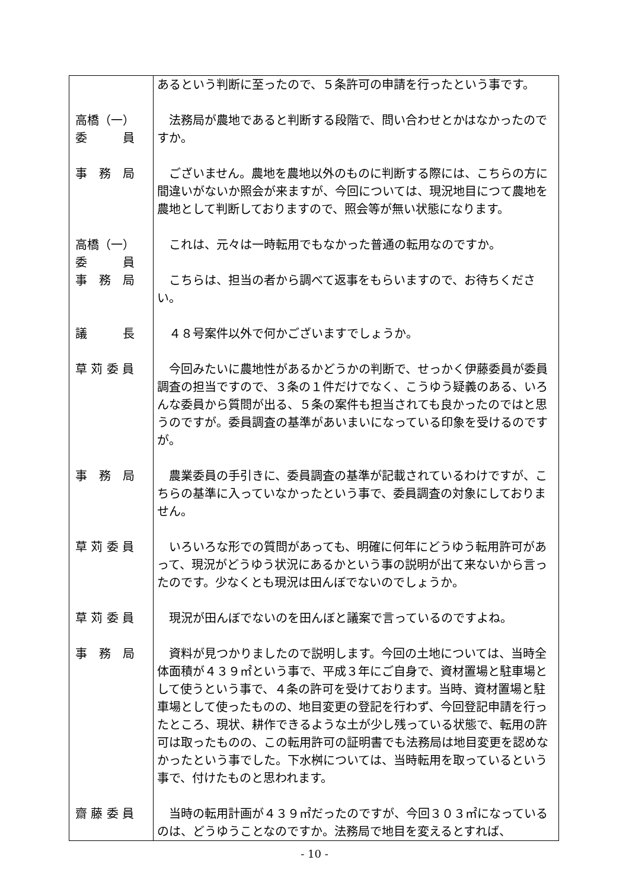| | あるという判断に至ったので、５条許可の申請を行ったという事です。 |
| 高橋（一） 委 員 | 法務局が農地であると判断する段階で、問い合わせとかはなかったのですか。 |
| 事 務 局 | ございません。農地を農地以外のものに判断する際には、こちらの方に間違いがないか照会が来ますが、今回については、現況地目につて農地を農地として判断しておりますので、照会等が無い状態になります。 |
| 高橋（一） 委 員 | これは、元々は一時転用でもなかった普通の転用なのですか。 |
| 事 務 局 | こちらは、担当の者から調べて返事をもらいますので、お待ちください。 |
| 議 長 | ４８号案件以外で何かございますでしょうか。 |
| 草 苅 委 員 | 今回みたいに農地性があるかどうかの判断で、せっかく伊藤委員が委員調査の担当ですので、３条の１件だけでなく、こうゆう疑義のある、いろんな委員から質問が出る、５条の案件も担当されても良かったのではと思うのですが。委員調査の基準があいまいになっている印象を受けるのですが。 |
| 事 務 局 | 農業委員の手引きに、委員調査の基準が記載されているわけですが、こちらの基準に入っていなかったという事で、委員調査の対象にしておりません。 |
| 草 苅 委 員 | いろいろな形での質問があっても、明確に何年にどうゆう転用許可があって、現況がどうゆう状況にあるかという事の説明が出て来ないから言ったのです。少なくとも現況は田んぼでないのでしょうか。 |
| 草 苅 委 員 | 現況が田んぼでないのを田んぼと議案で言っているのですよね。 |
| 事 務 局 | 資料が見つかりましたので説明します。今回の土地については、当時全体面積が４３９㎡という事で、平成３年にご自身で、資材置場と駐車場として使うという事で、４条の許可を受けております。当時、資材置場と駐車場として使ったものの、地目変更の登記を行わず、今回登記申請を行ったところ、現状、耕作できるような土が少し残っている状態で、転用の許可は取ったものの、この転用許可の証明書でも法務局は地目変更を認めなかったという事でした。下水桝については、当時転用を取っているという事で、付けたものと思われます。 |
| 齋 藤 委 員 | 当時の転用計画が４３９㎡だったのですが、今回３０３㎡になっているのは、どうゆうことなのですか。法務局で地目を変えるとすれば、 |
- 10 -